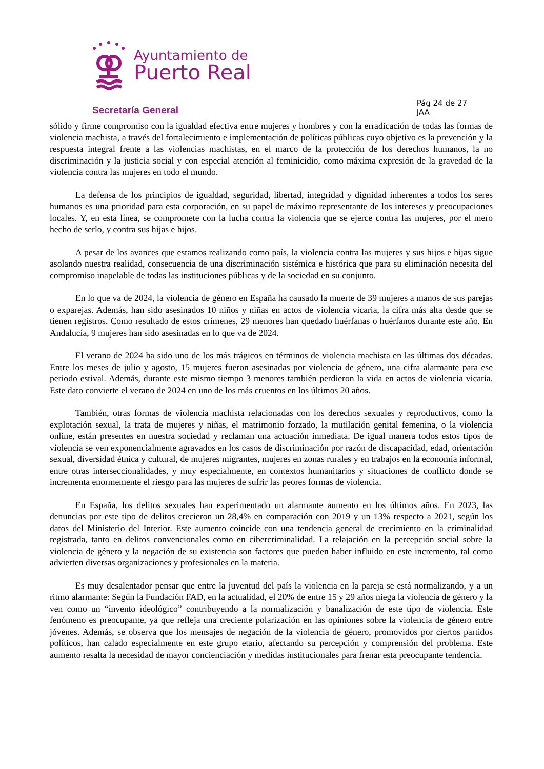Ayuntamiento de
Puerto Real
Secretaría General
Pág 24 de 27
JAA
sólido y firme compromiso con la igualdad efectiva entre mujeres y hombres y con la erradicación de todas las formas de violencia machista, a través del fortalecimiento e implementación de políticas públicas cuyo objetivo es la prevención y la respuesta integral frente a las violencias machistas, en el marco de la protección de los derechos humanos, la no discriminación y la justicia social y con especial atención al feminicidio, como máxima expresión de la gravedad de la violencia contra las mujeres en todo el mundo.
La defensa de los principios de igualdad, seguridad, libertad, integridad y dignidad inherentes a todos los seres humanos es una prioridad para esta corporación, en su papel de máximo representante de los intereses y preocupaciones locales. Y, en esta línea, se compromete con la lucha contra la violencia que se ejerce contra las mujeres, por el mero hecho de serlo, y contra sus hijas e hijos.
A pesar de los avances que estamos realizando como país, la violencia contra las mujeres y sus hijos e hijas sigue asolando nuestra realidad, consecuencia de una discriminación sistémica e histórica que para su eliminación necesita del compromiso inapelable de todas las instituciones públicas y de la sociedad en su conjunto.
En lo que va de 2024, la violencia de género en España ha causado la muerte de 39 mujeres a manos de sus parejas o exparejas. Además, han sido asesinados 10 niños y niñas en actos de violencia vicaria, la cifra más alta desde que se tienen registros. Como resultado de estos crímenes, 29 menores han quedado huérfanas o huérfanos durante este año. En Andalucía, 9 mujeres han sido asesinadas en lo que va de 2024.
El verano de 2024 ha sido uno de los más trágicos en términos de violencia machista en las últimas dos décadas. Entre los meses de julio y agosto, 15 mujeres fueron asesinadas por violencia de género, una cifra alarmante para ese periodo estival. Además, durante este mismo tiempo 3 menores también perdieron la vida en actos de violencia vicaria. Este dato convierte el verano de 2024 en uno de los más cruentos en los últimos 20 años.
También, otras formas de violencia machista relacionadas con los derechos sexuales y reproductivos, como la explotación sexual, la trata de mujeres y niñas, el matrimonio forzado, la mutilación genital femenina, o la violencia online, están presentes en nuestra sociedad y reclaman una actuación inmediata. De igual manera todos estos tipos de violencia se ven exponencialmente agravados en los casos de discriminación por razón de discapacidad, edad, orientación sexual, diversidad étnica y cultural, de mujeres migrantes, mujeres en zonas rurales y en trabajos en la economía informal, entre otras interseccionalidades, y muy especialmente, en contextos humanitarios y situaciones de conflicto donde se incrementa enormemente el riesgo para las mujeres de sufrir las peores formas de violencia.
En España, los delitos sexuales han experimentado un alarmante aumento en los últimos años. En 2023, las denuncias por este tipo de delitos crecieron un 28,4% en comparación con 2019 y un 13% respecto a 2021, según los datos del Ministerio del Interior. Este aumento coincide con una tendencia general de crecimiento en la criminalidad registrada, tanto en delitos convencionales como en cibercriminalidad. La relajación en la percepción social sobre la violencia de género y la negación de su existencia son factores que pueden haber influido en este incremento, tal como advierten diversas organizaciones y profesionales en la materia.
Es muy desalentador pensar que entre la juventud del país la violencia en la pareja se está normalizando, y a un ritmo alarmante: Según la Fundación FAD, en la actualidad, el 20% de entre 15 y 29 años niega la violencia de género y la ven como un “invento ideológico” contribuyendo a la normalización y banalización de este tipo de violencia. Este fenómeno es preocupante, ya que refleja una creciente polarización en las opiniones sobre la violencia de género entre jóvenes. Además, se observa que los mensajes de negación de la violencia de género, promovidos por ciertos partidos políticos, han calado especialmente en este grupo etario, afectando su percepción y comprensión del problema. Este aumento resalta la necesidad de mayor concienciación y medidas institucionales para frenar esta preocupante tendencia.